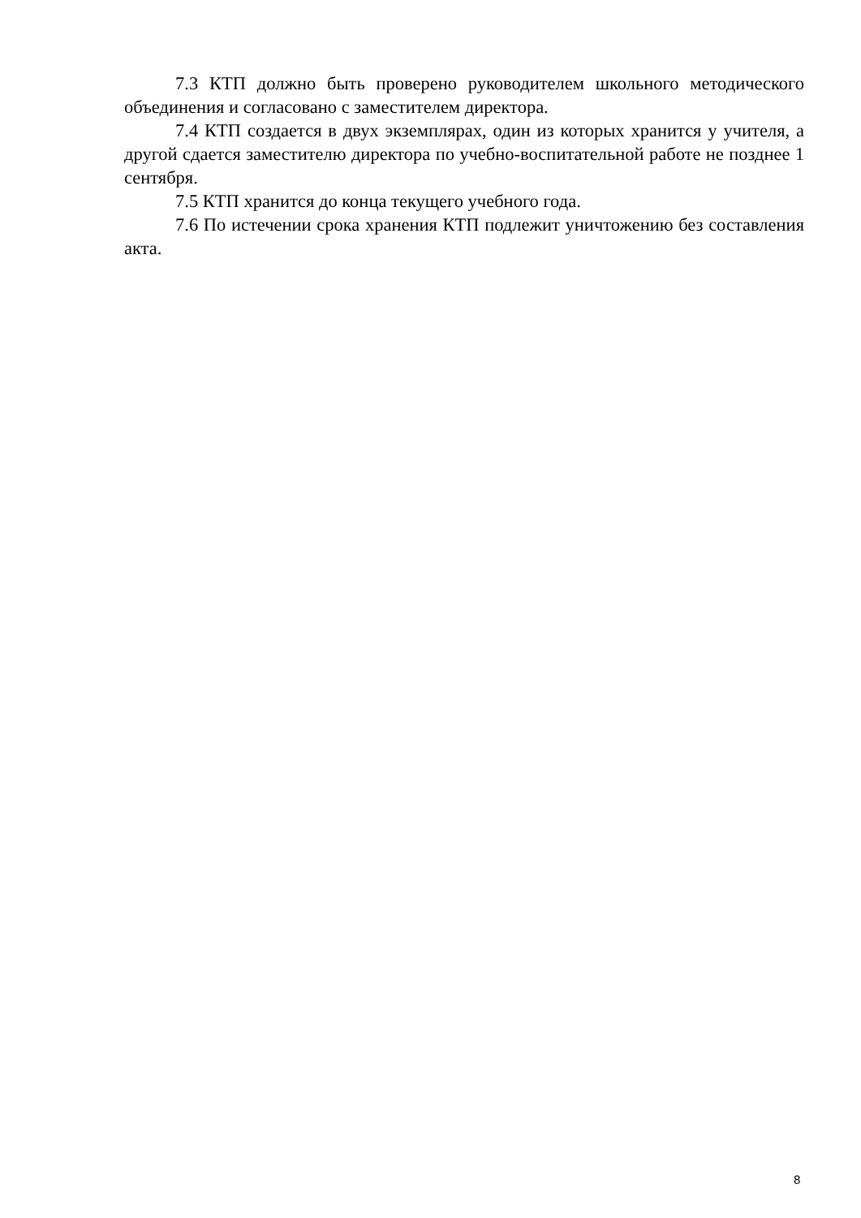7.3 КТП должно быть проверено руководителем школьного методического объединения и согласовано с заместителем директора.
7.4 КТП создается в двух экземплярах, один из которых хранится у учителя, а другой сдается заместителю директора по учебно-воспитательной работе не позднее 1 сентября.
7.5 КТП хранится до конца текущего учебного года.
7.6 По истечении срока хранения КТП подлежит уничтожению без составления акта.
8